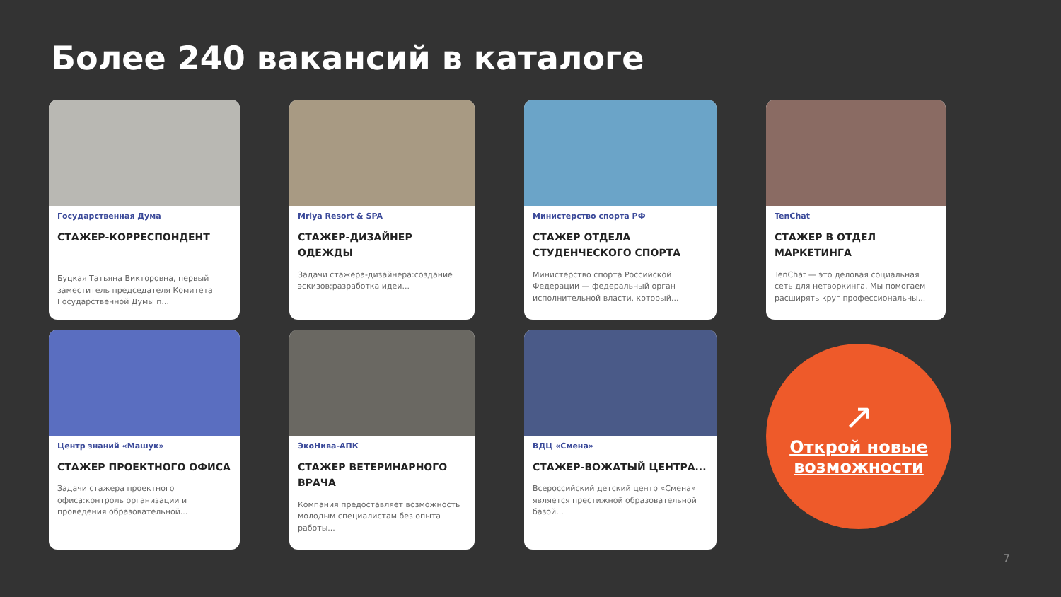Более 240 вакансий в каталоге
Государственная Дума
СТАЖЕР-КОРРЕСПОНДЕНТ
Буцкая Татьяна Викторовна, первый заместитель председателя Комитета Государственной Думы п...
Mriya Resort & SPA
СТАЖЕР-ДИЗАЙНЕР ОДЕЖДЫ
Задачи стажера-дизайнера:создание эскизов;разработка идеи...
Министерство спорта РФ
СТАЖЕР ОТДЕЛА СТУДЕНЧЕСКОГО СПОРТА
Министерство спорта Российской Федерации — федеральный орган исполнительной власти, который...
TenChat
СТАЖЕР В ОТДЕЛ МАРКЕТИНГА
TenChat — это деловая социальная сеть для нетворкинга. Мы помогаем расширять круг профессиональны...
Центр знаний «Машук»
СТАЖЕР ПРОЕКТНОГО ОФИСА
Задачи стажера проектного офиса:контроль организации и проведения образовательной...
ЭкоНива-АПК
СТАЖЕР ВЕТЕРИНАРНОГО ВРАЧА
Компания предоставляет возможность молодым специалистам без опыта работы...
ВДЦ «Смена»
СТАЖЕР-ВОЖАТЫЙ ЦЕНТРА...
Всероссийский детский центр «Смена» является престижной образовательной базой...
↗
Открой новые возможности
7